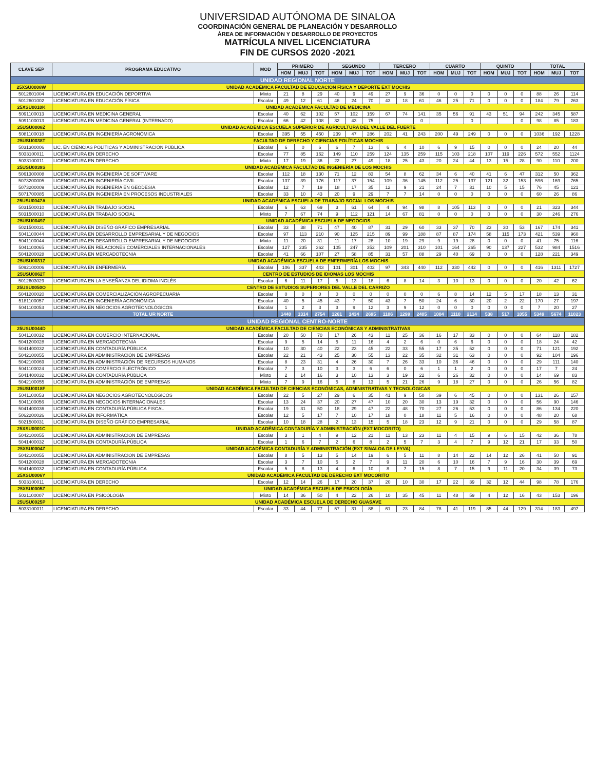UNIVERSIDAD AUTÓNOMA DE SINALOA
COORDINACIÓN GENERAL DE PLANEACIÓN Y DESARROLLO
ÁREA DE INFORMACIÓN Y DESARROLLO DE PROYECTOS
MATRÍCULA NIVEL LICENCIATURA
FIN DE CURSOS 2020 -2021
| CLAVE SEP | PROGRAMA EDUCATIVO | MOD | PRIMERO | | | SEGUNDO | | | TERCERO | | | CUARTO | | | QUINTO | | | TOTAL | | |
| --- | --- | --- | --- | --- | --- | --- | --- | --- | --- | --- | --- | --- | --- | --- | --- | --- | --- | --- | --- | --- |
| | | | HOM | MUJ | TOT | HOM | MUJ | TOT | HOM | MUJ | TOT | HOM | MUJ | TOT | HOM | MUJ | TOT | HOM | MUJ | TOT |
| UNIDAD REGIONAL NORTE | | | | | | | | | | | | | | | | | | | | |
| 25XSU0008W | UNIDAD ACADÉMICA FACULTAD DE EDUCACIÓN FÍSICA Y DEPORTE EXT MOCHIS | | | | | | | | | | | | | | | | | | | |
| 5012601004 | LICENCIATURA EN EDUCACIÓN DEPORTIVA | Mixto | 21 | 8 | 29 | 40 | 9 | 49 | 27 | 9 | 36 | 0 | 0 | 0 | 0 | 0 | 0 | 88 | 26 | 114 |
| 5012601002 | LICENCIATURA EN EDUCACIÓN FÍSICA | Escolar | 49 | 12 | 61 | 46 | 24 | 70 | 43 | 18 | 61 | 46 | 25 | 71 | 0 | 0 | 0 | 184 | 79 | 263 |
| 25XSU0010K | UNIDAD ACADÉMICA FACULTAD DE MEDICINA | | | | | | | | | | | | | | | | | | | |
| 5091100013 | LICENCIATURA EN MEDICINA GENERAL | Escolar | 40 | 62 | 102 | 57 | 102 | 159 | 67 | 74 | 141 | 35 | 56 | 91 | 43 | 51 | 94 | 242 | 345 | 587 |
| 5091100013 | LICENCIATURA EN MEDICINA GENERAL (INTERNADO) | Escolar | 66 | 42 | 108 | 32 | 43 | 75 | | | 0 | | | 0 | | | 0 | 98 | 85 | 183 |
| 25USU0008Z | UNIDAD ACADÉMICA ESCUELA SUPERIOR DE AGRICULTURA DEL VALLE DEL FUERTE | | | | | | | | | | | | | | | | | | | |
| 5081100018 | LICENCIATURA EN INGENIERÍA AGRONÓMICA | Escolar | 395 | 55 | 450 | 239 | 47 | 286 | 202 | 41 | 243 | 200 | 49 | 249 | 0 | 0 | 0 | 1036 | 192 | 1228 |
| 25USU0038T | FACULTAD DE DERECHO Y CIENCIAS POLÍTICAS MOCHIS | | | | | | | | | | | | | | | | | | | |
| 5031300006 | LIC. EN CIENCIAS POLÍTICAS Y ADMINISTRACIÓN PÚBLICA | Escolar | 6 | 0 | 6 | 6 | 7 | 13 | 6 | 4 | 10 | 6 | 9 | 15 | 0 | 0 | 0 | 24 | 20 | 44 |
| 5033100011 | LICENCIATURA EN DERECHO | Escolar | 77 | 85 | 162 | 149 | 110 | 259 | 124 | 135 | 259 | 115 | 103 | 218 | 107 | 119 | 226 | 572 | 552 | 1124 |
| 5033100011 | LICENCIATURA EN DERECHO | Mixto | 17 | 19 | 36 | 22 | 27 | 49 | 18 | 25 | 43 | 20 | 24 | 44 | 13 | 15 | 28 | 90 | 110 | 200 |
| 25USU0039S | UNIDAD ACADÉMICA FACULTAD DE INGENIERÍA DE LOS MOCHIS | | | | | | | | | | | | | | | | | | | |
| 5061300008 | LICENCIATURA EN INGENIERÍA DE SOFTWARE | Escolar | 112 | 18 | 130 | 71 | 12 | 83 | 54 | 8 | 62 | 34 | 6 | 40 | 41 | 6 | 47 | 312 | 50 | 362 |
| 5073200005 | LICENCIATURA EN INGENIERÍA CIVIL | Escolar | 137 | 39 | 176 | 117 | 37 | 154 | 109 | 36 | 145 | 112 | 25 | 137 | 121 | 32 | 153 | 596 | 169 | 765 |
| 5073200009 | LICENCIATURA EN INGENIERÍA EN GEODESIA | Escolar | 12 | 7 | 19 | 18 | 17 | 35 | 12 | 9 | 21 | 24 | 7 | 31 | 10 | 5 | 15 | 76 | 45 | 121 |
| 5071700085 | LICENCIATURA EN INGENIERÍA EN PROCESOS INDUSTRIALES | Escolar | 33 | 10 | 43 | 20 | 9 | 29 | 7 | 7 | 14 | 0 | 0 | 0 | 0 | 0 | 0 | 60 | 26 | 86 |
| 25USU0047A | UNIDAD ACADÉMICA ESCUELA DE TRABAJO SOCIAL LOS MOCHIS | | | | | | | | | | | | | | | | | | | |
| 5031500010 | LICENCIATURA EN TRABAJO SOCIAL | Escolar | 6 | 63 | 69 | 3 | 61 | 64 | 4 | 94 | 98 | 8 | 105 | 113 | 0 | 0 | 0 | 21 | 323 | 344 |
| 5031500010 | LICENCIATURA EN TRABAJO SOCIAL | Mixto | 7 | 67 | 74 | 9 | 112 | 121 | 14 | 67 | 81 | 0 | 0 | 0 | 0 | 0 | 0 | 30 | 246 | 276 |
| 25USU0049Z | UNIDAD ACADÉMICA ESCUELA DE NEGOCIOS | | | | | | | | | | | | | | | | | | | |
| 5021500031 | LICENCIATURA EN DISEÑO GRÁFICO EMPRESARIAL | Escolar | 33 | 38 | 71 | 47 | 40 | 87 | 31 | 29 | 60 | 33 | 37 | 70 | 23 | 30 | 53 | 167 | 174 | 341 |
| 5041100044 | LICENCIATURA EN DESARROLLO EMPRESARIAL Y DE NEGOCIOS | Escolar | 97 | 113 | 210 | 90 | 125 | 215 | 89 | 99 | 188 | 87 | 87 | 174 | 58 | 115 | 173 | 421 | 539 | 960 |
| 5041100044 | LICENCIATURA EN DESARROLLO EMPRESARIAL Y DE NEGOCIOS | Mixto | 11 | 20 | 31 | 11 | 17 | 28 | 10 | 19 | 29 | 9 | 19 | 28 | 0 | 0 | 0 | 41 | 75 | 116 |
| 5041100065 | LICENCIATURA EN RELACIONES COMERCIALES INTERNACIONALES | Escolar | 127 | 235 | 362 | 105 | 247 | 352 | 109 | 201 | 310 | 101 | 164 | 265 | 90 | 137 | 227 | 532 | 984 | 1516 |
| 5041200028 | LICENCIATURA EN MERCADOTECNIA | Escolar | 41 | 66 | 107 | 27 | 58 | 85 | 31 | 57 | 88 | 29 | 40 | 69 | 0 | 0 | 0 | 128 | 221 | 349 |
| 25USU0031Z | UNIDAD ACADÉMICA ESCUELA DE ENFERMERÍA LOS MOCHIS | | | | | | | | | | | | | | | | | | | |
| 5092100006 | LICENCIATURA EN ENFERMERÍA | Escolar | 106 | 337 | 443 | 101 | 301 | 402 | 97 | 343 | 440 | 112 | 330 | 442 | 0 | 0 | 0 | 416 | 1311 | 1727 |
| 25USU0062T | CENTRO DE ESTUDIOS DE IDIOMAS LOS MOCHIS | | | | | | | | | | | | | | | | | | | |
| 5012603029 | LICENCIATURA EN LA ENSEÑANZA DEL IDIOMA INGLÉS | Escolar | 6 | 11 | 17 | 5 | 13 | 18 | 6 | 8 | 14 | 3 | 10 | 13 | 0 | 0 | 0 | 20 | 42 | 62 |
| 25USU0050O | CENTRO DE ESTUDIOS SUPERIORES DEL VALLE DEL CARRIZO | | | | | | | | | | | | | | | | | | | |
| 5041200020 | LICENCIATURA EN COMERCIALIZACIÓN AGROPECUARIA | Escolar | 0 | 0 | 0 | 0 | 0 | 0 | 0 | 0 | 0 | 6 | 8 | 14 | 12 | 5 | 17 | 18 | 13 | 31 |
| 5181100057 | LICENCIATURA EN INGENIERÍA AGRONÓMICA | Escolar | 40 | 5 | 45 | 43 | 7 | 50 | 43 | 7 | 50 | 24 | 6 | 30 | 20 | 2 | 22 | 170 | 27 | 197 |
| 5041100053 | LICENCIATURA EN NEGOCIOS AGROTECNOLÓGICOS | Escolar | 1 | 2 | 3 | 3 | 9 | 12 | 3 | 9 | 12 | 0 | 0 | 0 | 0 | 0 | 0 | 7 | 20 | 27 |
| | TOTAL UR NORTE | | 1440 | 1314 | 2754 | 1261 | 1434 | 2695 | 1106 | 1299 | 2405 | 1004 | 1110 | 2114 | 538 | 517 | 1055 | 5349 | 5674 | 11023 |
| UNIDAD REGIONAL CENTRO-NORTE | | | | | | | | | | | | | | | | | | | | |
| 25USU0044D | UNIDAD ACADÉMICA FACULTAD DE CIENCIAS ECONÓMICAS Y ADMINISTRATIVAS | | | | | | | | | | | | | | | | | | | |
| 5041100032 | LICENCIATURA EN COMERCIO INTERNACIONAL | Escolar | 20 | 50 | 70 | 17 | 26 | 43 | 11 | 25 | 36 | 16 | 17 | 33 | 0 | 0 | 0 | 64 | 118 | 182 |
| 5041200028 | LICENCIATURA EN MERCADOTECNIA | Escolar | 9 | 5 | 14 | 5 | 11 | 16 | 4 | 2 | 6 | 0 | 6 | 6 | 0 | 0 | 0 | 18 | 24 | 42 |
| 5041400032 | LICENCIATURA EN CONTADURÍA PÚBLICA | Escolar | 10 | 30 | 40 | 22 | 23 | 45 | 22 | 33 | 55 | 17 | 35 | 52 | 0 | 0 | 0 | 71 | 121 | 192 |
| 5042100055 | LICENCIATURA EN ADMINISTRACIÓN DE EMPRESAS | Escolar | 22 | 21 | 43 | 25 | 30 | 55 | 13 | 22 | 35 | 32 | 31 | 63 | 0 | 0 | 0 | 92 | 104 | 196 |
| 5042100069 | LICENCIATURA EN ADMINISTRACIÓN DE RECURSOS HUMANOS | Escolar | 8 | 23 | 31 | 4 | 26 | 30 | 7 | 26 | 33 | 10 | 36 | 46 | 0 | 0 | 0 | 29 | 111 | 140 |
| 5041100024 | LICENCIATURA EN COMERCIO ELECTRÓNICO | Escolar | 7 | 3 | 10 | 3 | 3 | 6 | 6 | 0 | 6 | 1 | 1 | 2 | 0 | 0 | 0 | 17 | 7 | 24 |
| 5041400032 | LICENCIATURA EN CONTADURÍA PÚBLICA | Mixto | 2 | 14 | 16 | 3 | 10 | 13 | 3 | 19 | 22 | 6 | 26 | 32 | 0 | 0 | 0 | 14 | 69 | 83 |
| 5042100055 | LICENCIATURA EN ADMINISTRACIÓN DE EMPRESAS | Mixto | 7 | 9 | 16 | 5 | 8 | 13 | 5 | 21 | 26 | 9 | 18 | 27 | 0 | 0 | 0 | 26 | 56 | 82 |
| 25USU0018F | UNIDAD ACADÉMICA FACULTAD DE CIENCIAS ECONÓMICAS, ADMINISTRATIVAS Y TECNOLÓGICAS | | | | | | | | | | | | | | | | | | | |
| 5041100053 | LICENCIATURA EN NEGOCIOS AGROTECNOLÓGICOS | Escolar | 22 | 5 | 27 | 29 | 6 | 35 | 41 | 9 | 50 | 39 | 6 | 45 | 0 | 0 | 0 | 131 | 26 | 157 |
| 5041100056 | LICENCIATURA EN NEGOCIOS INTERNACIONALES | Escolar | 13 | 24 | 37 | 20 | 27 | 47 | 10 | 20 | 30 | 13 | 19 | 32 | 0 | 0 | 0 | 56 | 90 | 146 |
| 5041400036 | LICENCIATURA EN CONTADURÍA PÚBLICA FISCAL | Escolar | 19 | 31 | 50 | 18 | 29 | 47 | 22 | 48 | 70 | 27 | 26 | 53 | 0 | 0 | 0 | 86 | 134 | 220 |
| 5062200026 | LICENCIATURA EN INFORMÁTICA | Escolar | 12 | 5 | 17 | 7 | 10 | 17 | 18 | 0 | 18 | 11 | 5 | 16 | 0 | 0 | 0 | 48 | 20 | 68 |
| 5021500031 | LICENCIATURA EN DISEÑO GRÁFICO EMPRESARIAL | Escolar | 10 | 18 | 28 | 2 | 13 | 15 | 5 | 18 | 23 | 12 | 9 | 21 | 0 | 0 | 0 | 29 | 58 | 87 |
| 25XSU0001C | UNIDAD ACADÉMICA CONTADURÍA Y ADMINISTRACIÓN (EXT MOCORITO) | | | | | | | | | | | | | | | | | | | |
| 5042100055 | LICENCIATURA EN ADMINISTRACIÓN DE EMPRESAS | Escolar | 3 | 1 | 4 | 9 | 12 | 21 | 11 | 13 | 23 | 11 | 4 | 15 | 9 | 6 | 15 | 42 | 36 | 78 |
| 5041400032 | LICENCIATURA EN CONTADURÍA PÚBLICA | Escolar | 1 | 6 | 7 | 2 | 6 | 8 | 2 | 5 | 7 | 3 | 4 | 7 | 9 | 12 | 21 | 17 | 33 | 50 |
| 25XSU0004Z | UNIDAD ACADÉMICA CONTADURÍA Y ADMINISTRACIÓN (EXT SINALOA DE LEYVA) | | | | | | | | | | | | | | | | | | | |
| 5042100055 | LICENCIATURA EN ADMINISTRACIÓN DE EMPRESAS | Escolar | 8 | 5 | 13 | 5 | 14 | 19 | 6 | 5 | 11 | 8 | 14 | 22 | 14 | 12 | 26 | 41 | 50 | 91 |
| 5041200028 | LICENCIATURA EN MERCADOTECNIA | Escolar | 3 | 7 | 10 | 5 | 2 | 7 | 9 | 11 | 20 | 6 | 10 | 16 | 7 | 9 | 16 | 30 | 39 | 69 |
| 5041400032 | LICENCIATURA EN CONTADURÍA PÚBLICA | Escolar | 5 | 8 | 13 | 4 | 6 | 10 | 8 | 7 | 15 | 8 | 7 | 15 | 9 | 11 | 20 | 34 | 39 | 73 |
| 25XSU0006Y | UNIDAD ACADÉMICA FACULTAD DE DERECHO EXT MOCORITO | | | | | | | | | | | | | | | | | | | |
| 5033100011 | LICENCIATURA EN DERECHO | Escolar | 12 | 14 | 26 | 17 | 20 | 37 | 20 | 10 | 30 | 17 | 22 | 39 | 32 | 12 | 44 | 98 | 78 | 176 |
| 25XSU0005Z | UNIDAD ACADÉMICA ESCUELA DE PSICOLOGÍA | | | | | | | | | | | | | | | | | | | |
| 5031100007 | LICENCIATURA EN PSICOLOGÍA | Mixto | 14 | 36 | 50 | 4 | 22 | 26 | 10 | 35 | 45 | 11 | 48 | 59 | 4 | 12 | 16 | 43 | 153 | 196 |
| 25USU0025P | UNIDAD ACADÉMICA ESCUELA DE DERECHO GUASAVE | | | | | | | | | | | | | | | | | | | |
| 5033100011 | LICENCIATURA EN DERECHO | Escolar | 33 | 44 | 77 | 57 | 31 | 88 | 61 | 23 | 84 | 78 | 41 | 119 | 85 | 44 | 129 | 314 | 183 | 497 |